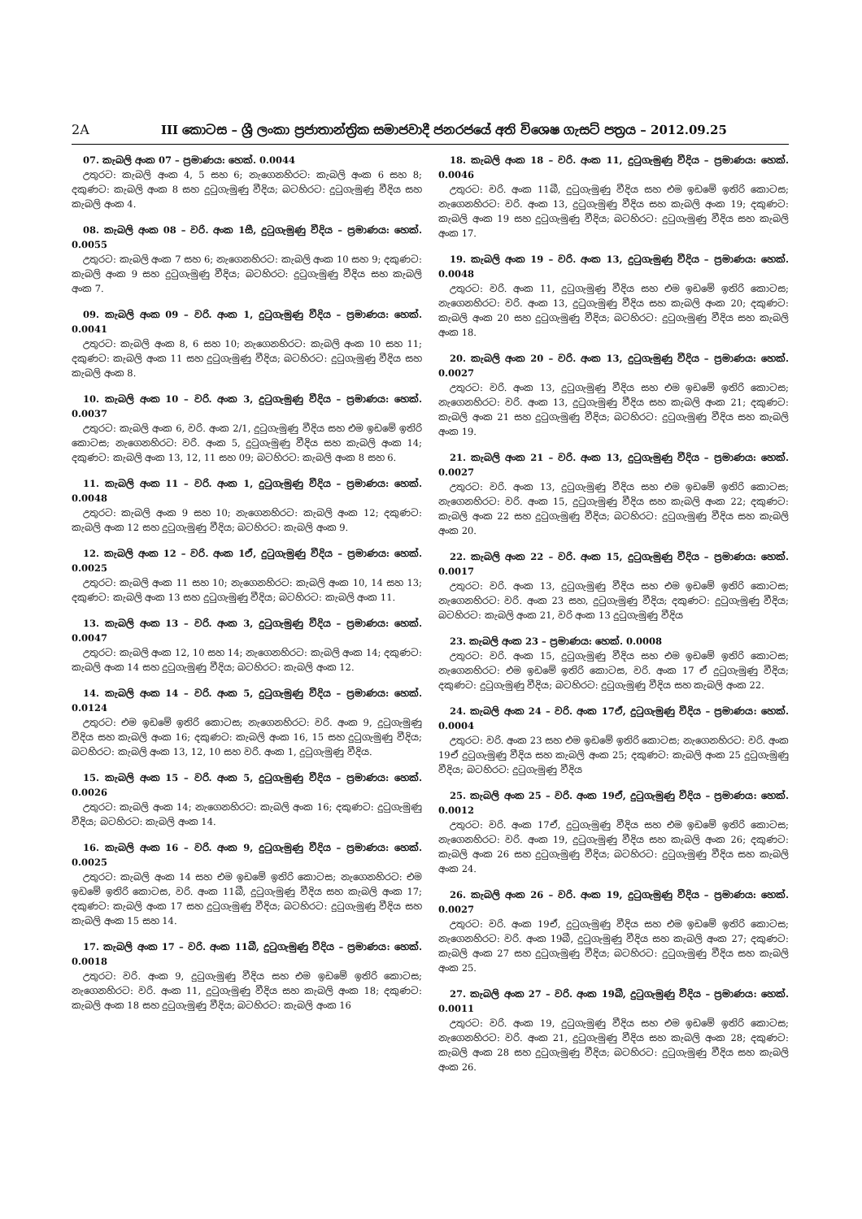2A III කොටස – ශ්‍රී ලංකා ප්‍රජාතාන්ත්‍රික සමාජවාදී ජනරජයේ අති විශෙෂ ගැසට් පත්‍රය – 2012.09.25
07. කැබලි අංක 07 – ප්‍රමාණය: හෙක්. 0.0044
උතුරට: කැබලි අංක 4, 5 සහ 6; නැගෙනහිරට: කැබලි අංක 6 සහ 8; දකුණට: කැබලි අංක 8 සහ දුටුගැමුණු වීදිය; බටහිරට: දුටුගැමුණු වීදිය සහ කැබලි අංක 4.
08. කැබලි අංක 08 – වරි. අංක 1සී, දුටුගැමුණු වීදිය – ප්‍රමාණය: හෙක්. 0.0055
උතුරට: කැබලි අංක 7 සහ 6; නැගෙනහිරට: කැබලි අංක 10 සහ 9; දකුණට: කැබලි අංක 9 සහ දුටුගැමුණු වීදිය; බටහිරට: දුටුගැමුණු වීදිය සහ කැබලි අංක 7.
09. කැබලි අංක 09 – වරි. අංක 1, දුටුගැමුණු වීදිය – ප්‍රමාණය: හෙක්. 0.0041
උතුරට: කැබලි අංක 8, 6 සහ 10; නැගෙනහිරට: කැබලි අංක 10 සහ 11; දකුණට: කැබලි අංක 11 සහ දුටුගැමුණු වීදිය; බටහිරට: දුටුගැමුණු වීදිය සහ කැබලි අංක 8.
10. කැබලි අංක 10 – වරි. අංක 3, දුටුගැමුණු වීදිය – ප්‍රමාණය: හෙක්. 0.0037
උතුරට: කැබලි අංක 6, වරි. අංක 2/1, දුටුගැමුණු වීදිය සහ එම ඉඩමේ ඉතිරි කොටස; නැගෙනහිරට: වරි. අංක 5, දුටුගැමුණු වීදිය සහ කැබලි අංක 14; දකුණට: කැබලි අංක 13, 12, 11 සහ 09; බටහිරට: කැබලි අංක 8 සහ 6.
11. කැබලි අංක 11 – වරි. අංක 1, දුටුගැමුණු වීදිය – ප්‍රමාණය: හෙක්. 0.0048
උතුරට: කැබලි අංක 9 සහ 10; නැගෙනහිරට: කැබලි අංක 12; දකුණට: කැබලි අංක 12 සහ දුටුගැමුණු වීදිය; බටහිරට: කැබලි අංක 9.
12. කැබලි අංක 12 – වරි. අංක 1ඒ, දුටුගැමුණු වීදිය – ප්‍රමාණය: හෙක්. 0.0025
උතුරට: කැබලි අංක 11 සහ 10; නැගෙනහිරට: කැබලි අංක 10, 14 සහ 13; දකුණට: කැබලි අංක 13 සහ දුටුගැමුණු වීදිය; බටහිරට: කැබලි අංක 11.
13. කැබලි අංක 13 – වරි. අංක 3, දුටුගැමුණු වීදිය – ප්‍රමාණය: හෙක්. 0.0047
උතුරට: කැබලි අංක 12, 10 සහ 14; නැගෙනහිරට: කැබලි අංක 14; දකුණට: කැබලි අංක 14 සහ දුටුගැමුණු වීදිය; බටහිරට: කැබලි අංක 12.
14. කැබලි අංක 14 – වරි. අංක 5, දුටුගැමුණු වීදිය – ප්‍රමාණය: හෙක්. 0.0124
උතුරට: එම ඉඩමේ ඉතිරි කොටස; නැගෙනහිරට: වරි. අංක 9, දුටුගැමුණු වීදිය සහ කැබලි අංක 16; දකුණට: කැබලි අංක 16, 15 සහ දුටුගැමුණු වීදිය; බටහිරට: කැබලි අංක 13, 12, 10 සහ වරි. අංක 1, දුටුගැමුණු වීදිය.
15. කැබලි අංක 15 – වරි. අංක 5, දුටුගැමුණු වීදිය – ප්‍රමාණය: හෙක්. 0.0026
උතුරට: කැබලි අංක 14; නැගෙනහිරට: කැබලි අංක 16; දකුණට: දුටුගැමුණු වීදිය; බටහිරට: කැබලි අංක 14.
16. කැබලි අංක 16 – වරි. අංක 9, දුටුගැමුණු වීදිය – ප්‍රමාණය: හෙක්. 0.0025
උතුරට: කැබලි අංක 14 සහ එම ඉඩමේ ඉතිරි කොටස; නැගෙනහිරට: එම ඉඩමේ ඉතිරි කොටස, වරි. අංක 11බී, දුටුගැමුණු වීදිය සහ කැබලි අංක 17; දකුණට: කැබලි අංක 17 සහ දුටුගැමුණු වීදිය; බටහිරට: දුටුගැමුණු වීදිය සහ කැබලි අංක 15 සහ 14.
17. කැබලි අංක 17 – වරි. අංක 11බී, දුටුගැමුණු වීදිය – ප්‍රමාණය: හෙක්. 0.0018
උතුරට: වරි. අංක 9, දුටුගැමුණු වීදිය සහ එම ඉඩමේ ඉතිරි කොටස; නැගෙනහිරට: වරි. අංක 11, දුටුගැමුණු වීදිය සහ කැබලි අංක 18; දකුණට: කැබලි අංක 18 සහ දුටුගැමුණු වීදිය; බටහිරට: කැබලි අංක 16
18. කැබලි අංක 18 – වරි. අංක 11, දුටුගැමුණු වීදිය – ප්‍රමාණය: හෙක්. 0.0046
උතුරට: වරි. අංක 11බී, දුටුගැමුණු වීදිය සහ එම ඉඩමේ ඉතිරි කොටස; නැගෙනහිරට: වරි. අංක 13, දුටුගැමුණු වීදිය සහ කැබලි අංක 19; දකුණට: කැබලි අංක 19 සහ දුටුගැමුණු වීදිය; බටහිරට: දුටුගැමුණු වීදිය සහ කැබලි අංක 17.
19. කැබලි අංක 19 – වරි. අංක 13, දුටුගැමුණු වීදිය – ප්‍රමාණය: හෙක්. 0.0048
උතුරට: වරි. අංක 11, දුටුගැමුණු වීදිය සහ එම ඉඩමේ ඉතිරි කොටස; නැගෙනහිරට: වරි. අංක 13, දුටුගැමුණු වීදිය සහ කැබලි අංක 20; දකුණට: කැබලි අංක 20 සහ දුටුගැමුණු වීදිය; බටහිරට: දුටුගැමුණු වීදිය සහ කැබලි අංක 18.
20. කැබලි අංක 20 – වරි. අංක 13, දුටුගැමුණු වීදිය – ප්‍රමාණය: හෙක්. 0.0027
උතුරට: වරි. අංක 13, දුටුගැමුණු වීදිය සහ එම ඉඩමේ ඉතිරි කොටස; නැගෙනහිරට: වරි. අංක 13, දුටුගැමුණු වීදිය සහ කැබලි අංක 21; දකුණට: කැබලි අංක 21 සහ දුටුගැමුණු වීදිය; බටහිරට: දුටුගැමුණු වීදිය සහ කැබලි අංක 19.
21. කැබලි අංක 21 – වරි. අංක 13, දුටුගැමුණු වීදිය – ප්‍රමාණය: හෙක්. 0.0027
උතුරට: වරි. අංක 13, දුටුගැමුණු වීදිය සහ එම ඉඩමේ ඉතිරි කොටස; නැගෙනහිරට: වරි. අංක 15, දුටුගැමුණු වීදිය සහ කැබලි අංක 22; දකුණට: කැබලි අංක 22 සහ දුටුගැමුණු වීදිය; බටහිරට: දුටුගැමුණු වීදිය සහ කැබලි අංක 20.
22. කැබලි අංක 22 – වරි. අංක 15, දුටුගැමුණු වීදිය – ප්‍රමාණය: හෙක්. 0.0017
උතුරට: වරි. අංක 13, දුටුගැමුණු වීදිය සහ එම ඉඩමේ ඉතිරි කොටස; නැගෙනහිරට: වරි. අංක 23 සහ, දුටුගැමුණු වීදිය; දකුණට: දුටුගැමුණු වීදිය; බටහිරට: කැබලි අංක 21, වරි අංක 13 දුටුගැමුණු වීදිය
23. කැබලි අංක 23 – ප්‍රමාණය: හෙක්. 0.0008
උතුරට: වරි. අංක 15, දුටුගැමුණු වීදිය සහ එම ඉඩමේ ඉතිරි කොටස; නැගෙනහිරට: එම ඉඩමේ ඉතිරි කොටස, වරි. අංක 17 ඒ දුටුගැමුණු වීදිය; දකුණට: දුටුගැමුණු වීදිය; බටහිරට: දුටුගැමුණු වීදිය සහ කැබලි අංක 22.
24. කැබලි අංක 24 – වරි. අංක 17ඒ, දුටුගැමුණු වීදිය – ප්‍රමාණය: හෙක්. 0.0004
උතුරට: වරි. අංක 23 සහ එම ඉඩමේ ඉතිරි කොටස; නැගෙනහිරට: වරි. අංක 19ඒ දුටුගැමුණු වීදිය සහ කැබලි අංක 25; දකුණට: කැබලි අංක 25 දුටුගැමුණු වීදිය; බටහිරට: දුටුගැමුණු වීදිය
25. කැබලි අංක 25 – වරි. අංක 19ඒ, දුටුගැමුණු වීදිය – ප්‍රමාණය: හෙක්. 0.0012
උතුරට: වරි. අංක 17ඒ, දුටුගැමුණු වීදිය සහ එම ඉඩමේ ඉතිරි කොටස; නැගෙනහිරට: වරි. අංක 19, දුටුගැමුණු වීදිය සහ කැබලි අංක 26; දකුණට: කැබලි අංක 26 සහ දුටුගැමුණු වීදිය; බටහිරට: දුටුගැමුණු වීදිය සහ කැබලි අංක 24.
26. කැබලි අංක 26 – වරි. අංක 19, දුටුගැමුණු වීදිය – ප්‍රමාණය: හෙක්. 0.0027
උතුරට: වරි. අංක 19ඒ, දුටුගැමුණු වීදිය සහ එම ඉඩමේ ඉතිරි කොටස; නැගෙනහිරට: වරි. අංක 19බී, දුටුගැමුණු වීදිය සහ කැබලි අංක 27; දකුණට: කැබලි අංක 27 සහ දුටුගැමුණු වීදිය; බටහිරට: දුටුගැමුණු වීදිය සහ කැබලි අංක 25.
27. කැබලි අංක 27 – වරි. අංක 19බී, දුටුගැමුණු වීදිය – ප්‍රමාණය: හෙක්. 0.0011
උතුරට: වරි. අංක 19, දුටුගැමුණු වීදිය සහ එම ඉඩමේ ඉතිරි කොටස; නැගෙනහිරට: වරි. අංක 21, දුටුගැමුණු වීදිය සහ කැබලි අංක 28; දකුණට: කැබලි අංක 28 සහ දුටුගැමුණු වීදිය; බටහිරට: දුටුගැමුණු වීදිය සහ කැබලි අංක 26.